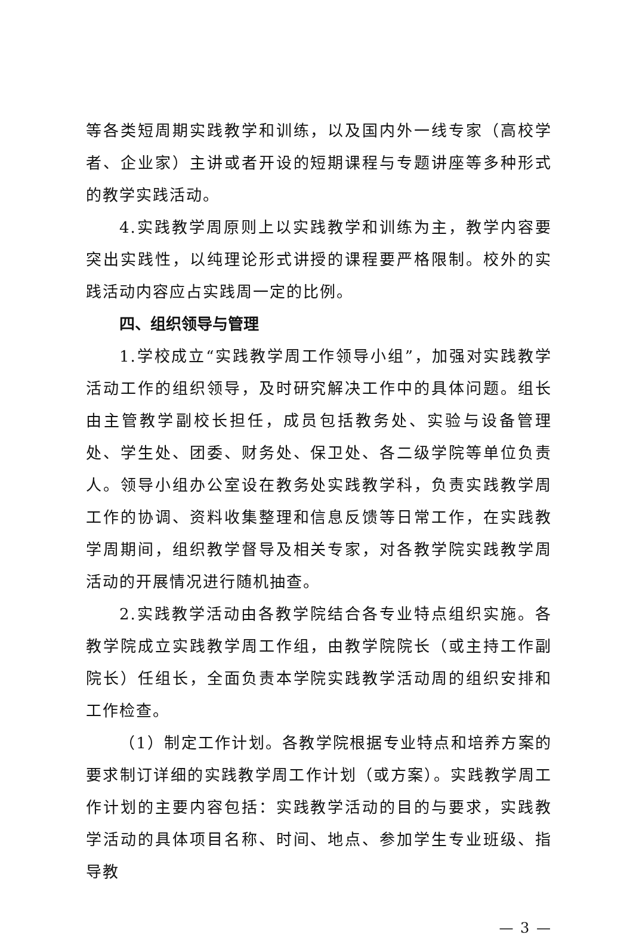等各类短周期实践教学和训练，以及国内外一线专家（高校学者、企业家）主讲或者开设的短期课程与专题讲座等多种形式的教学实践活动。
4.实践教学周原则上以实践教学和训练为主，教学内容要突出实践性，以纯理论形式讲授的课程要严格限制。校外的实践活动内容应占实践周一定的比例。
四、组织领导与管理
1.学校成立“实践教学周工作领导小组”，加强对实践教学活动工作的组织领导，及时研究解决工作中的具体问题。组长由主管教学副校长担任，成员包括教务处、实验与设备管理处、学生处、团委、财务处、保卫处、各二级学院等单位负责人。领导小组办公室设在教务处实践教学科，负责实践教学周工作的协调、资料收集整理和信息反馈等日常工作，在实践教学周期间，组织教学督导及相关专家，对各教学院实践教学周活动的开展情况进行随机抽查。
2.实践教学活动由各教学院结合各专业特点组织实施。各教学院成立实践教学周工作组，由教学院院长（或主持工作副院长）任组长，全面负责本学院实践教学活动周的组织安排和工作检查。
（1）制定工作计划。各教学院根据专业特点和培养方案的要求制订详细的实践教学周工作计划（或方案）。实践教学周工作计划的主要内容包括：实践教学活动的目的与要求，实践教学活动的具体项目名称、时间、地点、参加学生专业班级、指导教
— 3 —